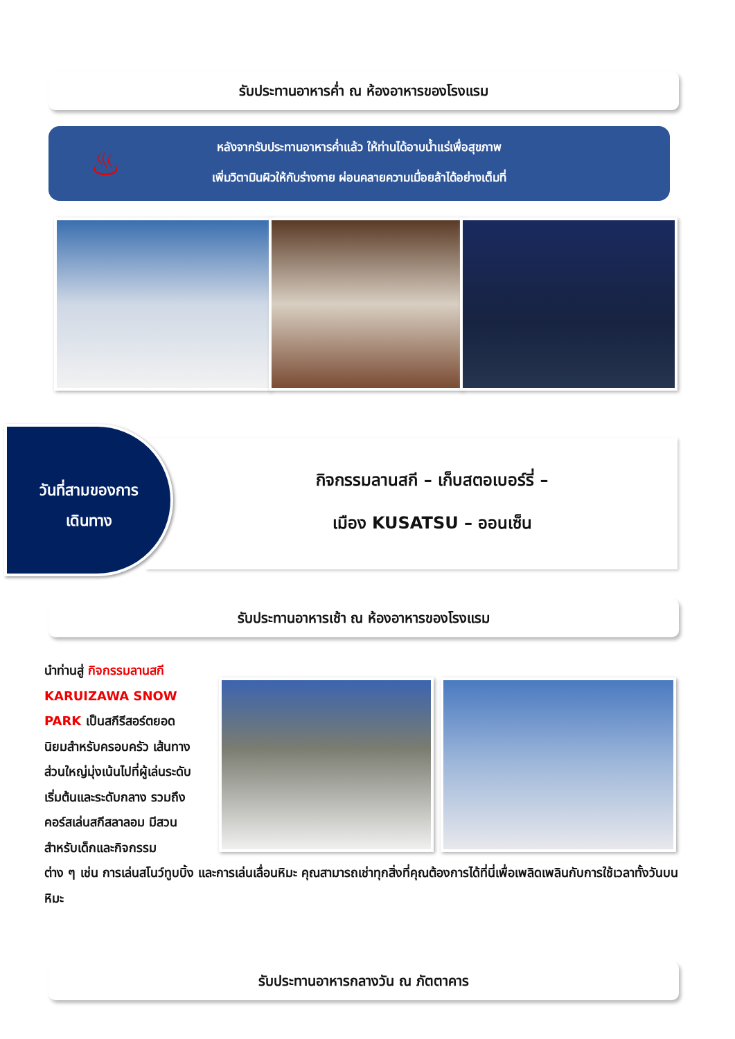รับประทานอาหารค่ำ ณ ห้องอาหารของโรงแรม
♨
หลังจากรับประทานอาหารค่ำแล้ว ให้ท่านได้อาบน้ำแร่เพื่อสุขภาพ
เพิ่มวิตามินผิวให้กับร่างกาย ผ่อนคลายความเมื่อยล้าได้อย่างเต็มที่
กิจกรรมลานสกี – เก็บสตอเบอร์รี่ –
เมือง KUSATSU – ออนเซ็น
วันที่สามของการ
เดินทาง
รับประทานอาหารเช้า ณ ห้องอาหารของโรงแรม
นำท่านสู่ กิจกรรมลานสกี KARUIZAWA SNOW PARK เป็นสกีรีสอร์ตยอดนิยมสำหรับครอบครัว เส้นทางส่วนใหญ่มุ่งเน้นไปที่ผู้เล่นระดับเริ่มต้นและระดับกลาง รวมถึงคอร์สเล่นสกีสลาลอม มีสวนสำหรับเด็กและกิจกรรม
ต่าง ๆ เช่น การเล่นสโนว์ทูบบิ้ง และการเล่นเลื่อนหิมะ คุณสามารถเช่าทุกสิ่งที่คุณต้องการได้ที่นี่เพื่อเพลิดเพลินกับการใช้เวลาทั้งวันบนหิมะ
รับประทานอาหารกลางวัน ณ ภัตตาคาร